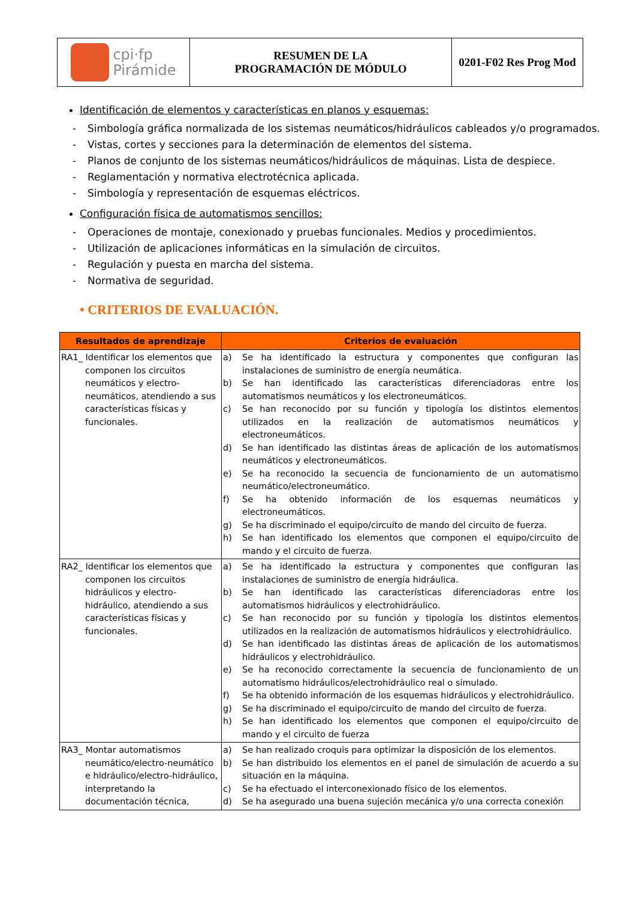| cpi·fp Pirámide | RESUMEN DE LA PROGRAMACIÓN DE MÓDULO | 0201-F02 Res Prog Mod |
Identificación de elementos y características en planos y esquemas:
- Simbología gráfica normalizada de los sistemas neumáticos/hidráulicos cableados y/o programados.
- Vistas, cortes y secciones para la determinación de elementos del sistema.
- Planos de conjunto de los sistemas neumáticos/hidráulicos de máquinas. Lista de despiece.
- Reglamentación y normativa electrotécnica aplicada.
- Simbología y representación de esquemas eléctricos.
Configuración física de automatismos sencillos:
- Operaciones de montaje, conexionado y pruebas funcionales. Medios y procedimientos.
- Utilización de aplicaciones informáticas en la simulación de circuitos.
- Regulación y puesta en marcha del sistema.
- Normativa de seguridad.
• CRITERIOS DE EVALUACIÓN.
| Resultados de aprendizaje | Criterios de evaluación |
| --- | --- |
| RA1_ Identificar los elementos que componen los circuitos neumáticos y electro-neumáticos, atendiendo a sus características físicas y funcionales. | a) Se ha identificado la estructura y componentes que configuran las instalaciones de suministro de energía neumática. b) Se han identificado las características diferenciadoras entre los automatismos neumáticos y los electroneumáticos. c) Se han reconocido por su función y tipología los distintos elementos utilizados en la realización de automatismos neumáticos y electroneumáticos. d) Se han identificado las distintas áreas de aplicación de los automatismos neumáticos y electroneumáticos. e) Se ha reconocido la secuencia de funcionamiento de un automatismo neumático/electroneumático. f) Se ha obtenido información de los esquemas neumáticos y electroneumáticos. g) Se ha discriminado el equipo/circuito de mando del circuito de fuerza. h) Se han identificado los elementos que componen el equipo/circuito de mando y el circuito de fuerza. |
| RA2_ Identificar los elementos que componen los circuitos hidráulicos y electro-hidráulico, atendiendo a sus características físicas y funcionales. | a) Se ha identificado la estructura y componentes que configuran las instalaciones de suministro de energía hidráulica. b) Se han identificado las características diferenciadoras entre los automatismos hidráulicos y electrohidráulico. c) Se han reconocido por su función y tipología los distintos elementos utilizados en la realización de automatismos hidráulicos y electrohidráulico. d) Se han identificado las distintas áreas de aplicación de los automatismos hidráulicos y electrohidráulico. e) Se ha reconocido correctamente la secuencia de funcionamiento de un automatismo hidráulicos/electrohidráulico real o simulado. f) Se ha obtenido información de los esquemas hidráulicos y electrohidráulico. g) Se ha discriminado el equipo/circuito de mando del circuito de fuerza. h) Se han identificado los elementos que componen el equipo/circuito de mando y el circuito de fuerza |
| RA3_ Montar automatismos neumático/electro-neumático e hidráulico/electro-hidráulico, interpretando la documentación técnica, | a) Se han realizado croquis para optimizar la disposición de los elementos. b) Se han distribuido los elementos en el panel de simulación de acuerdo a su situación en la máquina. c) Se ha efectuado el interconexionado físico de los elementos. d) Se ha asegurado una buena sujeción mecánica y/o una correcta conexión |